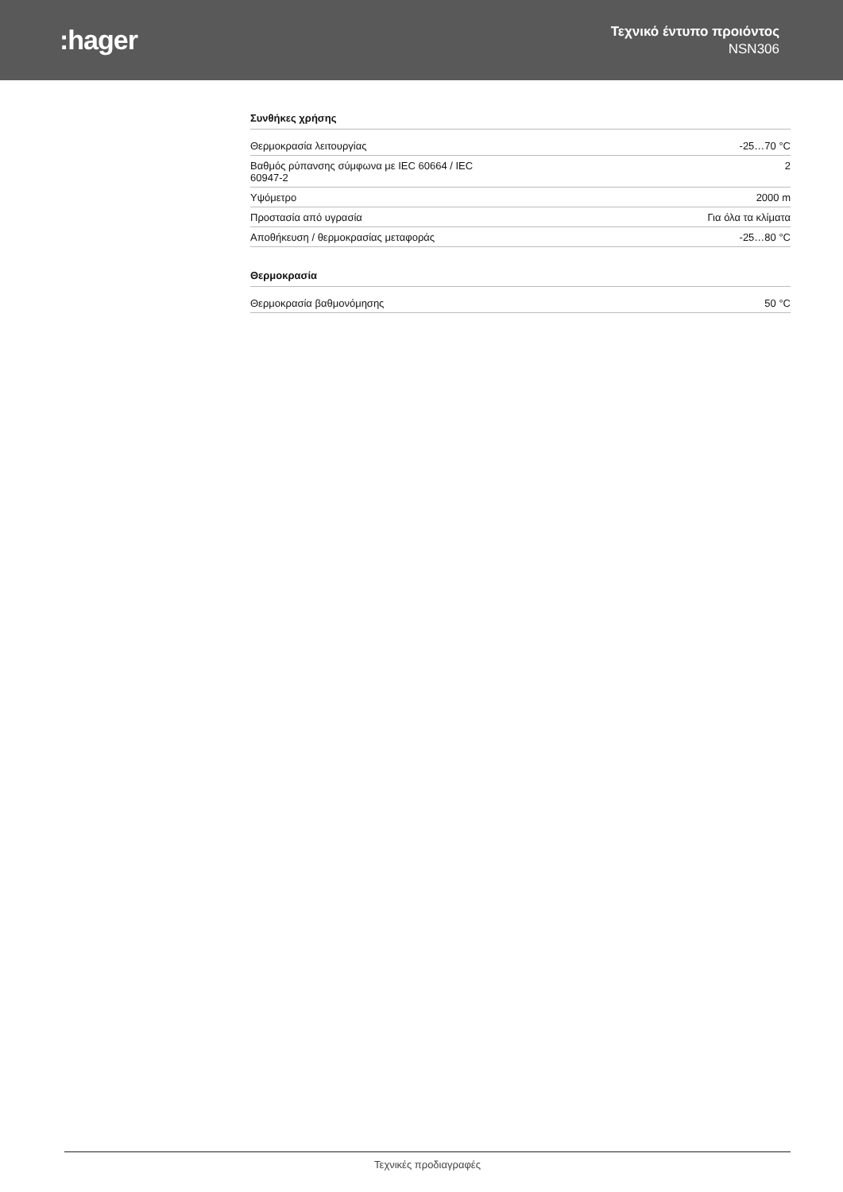:hager
Τεχνικό έντυπο προιόντος
NSN306
Συνθήκες χρήσης
| Θερμοκρασία λειτουργίας | -25…70 °C |
| Βαθμός ρύπανσης σύμφωνα με IEC 60664 / IEC 60947-2 | 2 |
| Υψόμετρο | 2000 m |
| Προστασία από υγρασία | Για όλα τα κλίματα |
| Αποθήκευση / θερμοκρασίας μεταφοράς | -25…80 °C |
Θερμοκρασία
| Θερμοκρασία βαθμονόμησης | 50 °C |
Τεχνικές προδιαγραφές